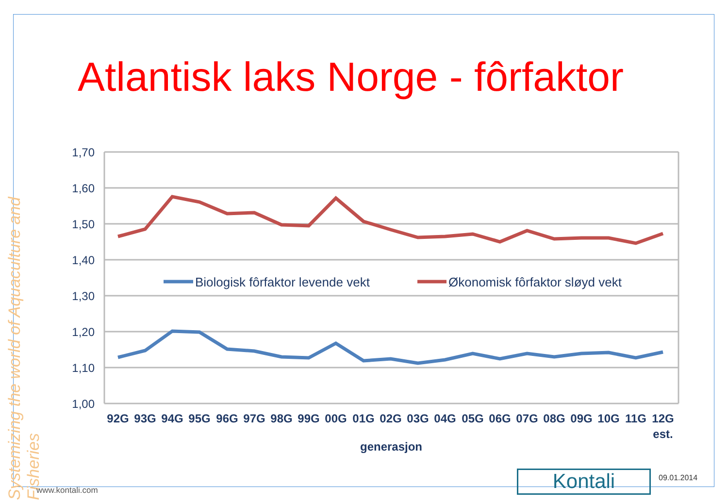Atlantisk laks Norge - fôrfaktor
Systemizing the world of Aquaculture and Fisheries
1,70
1,60
1,50
1,40
1,30
1,20
1,10
1,00
Biologisk fôrfaktor levende vekt
Økonomisk fôrfaktor sløyd vekt
92G
93G
94G
95G
96G
97G
98G
99G
00G
01G
02G
03G
04G
05G
06G
07G
08G
09G
10G
11G
12G
est.
generasjon
www.kontali.com Kontali 09.01.2014